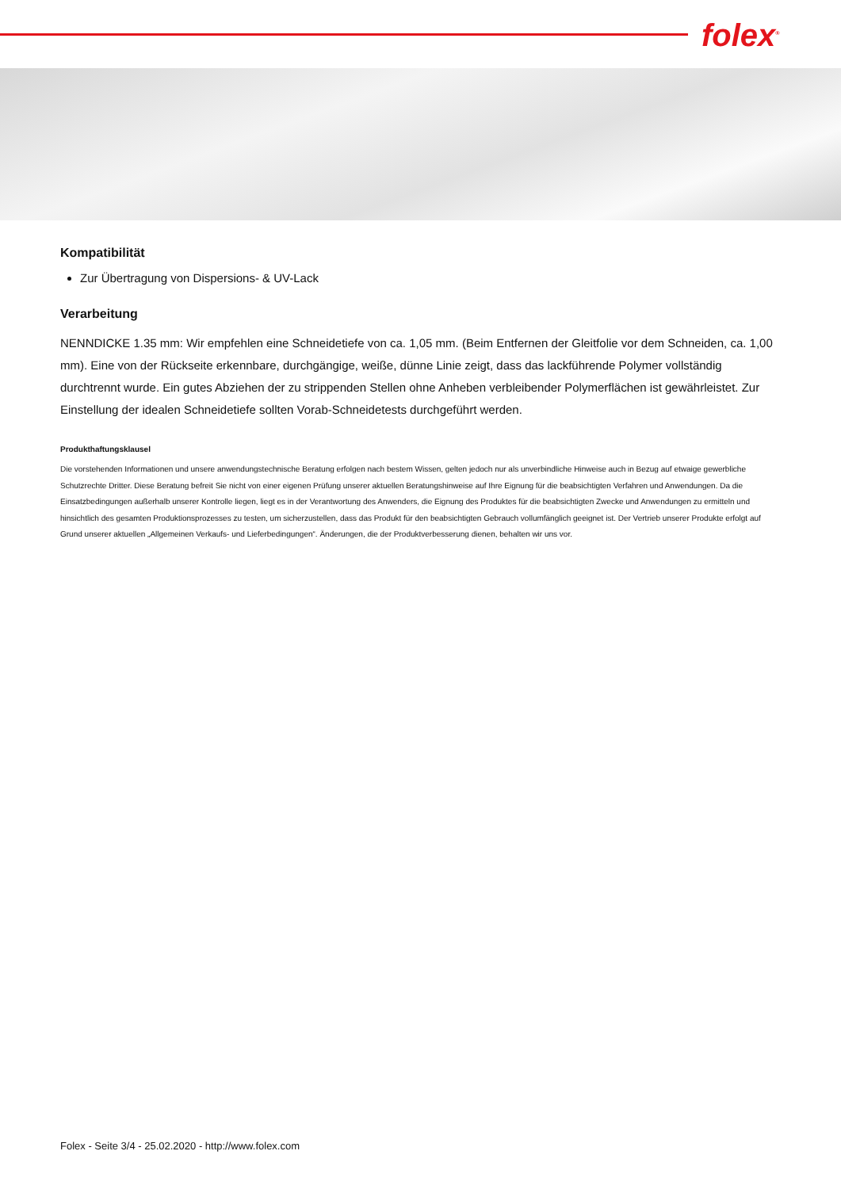folex<sup>®</sup>
Kompatibilität
Zur Übertragung von Dispersions- & UV-Lack
Verarbeitung
NENNDICKE 1.35 mm: Wir empfehlen eine Schneidetiefe von ca. 1,05 mm. (Beim Entfernen der Gleitfolie vor dem Schneiden, ca. 1,00 mm). Eine von der Rückseite erkennbare, durchgängige, weiße, dünne Linie zeigt, dass das lackführende Polymer vollständig durchtrennt wurde. Ein gutes Abziehen der zu strippenden Stellen ohne Anheben verbleibender Polymerflächen ist gewährleistet. Zur Einstellung der idealen Schneidetiefe sollten Vorab-Schneidetests durchgeführt werden.
Produkthaftungsklausel
Die vorstehenden Informationen und unsere anwendungstechnische Beratung erfolgen nach bestem Wissen, gelten jedoch nur als unverbindliche Hinweise auch in Bezug auf etwaige gewerbliche Schutzrechte Dritter. Diese Beratung befreit Sie nicht von einer eigenen Prüfung unserer aktuellen Beratungshinweise auf Ihre Eignung für die beabsichtigten Verfahren und Anwendungen. Da die Einsatzbedingungen außerhalb unserer Kontrolle liegen, liegt es in der Verantwortung des Anwenders, die Eignung des Produktes für die beabsichtigten Zwecke und Anwendungen zu ermitteln und hinsichtlich des gesamten Produktionsprozesses zu testen, um sicherzustellen, dass das Produkt für den beabsichtigten Gebrauch vollumfänglich geeignet ist. Der Vertrieb unserer Produkte erfolgt auf Grund unserer aktuellen „Allgemeinen Verkaufs- und Lieferbedingungen“. Änderungen, die der Produktverbesserung dienen, behalten wir uns vor.
Folex - Seite 3/4 - 25.02.2020 - http://www.folex.com